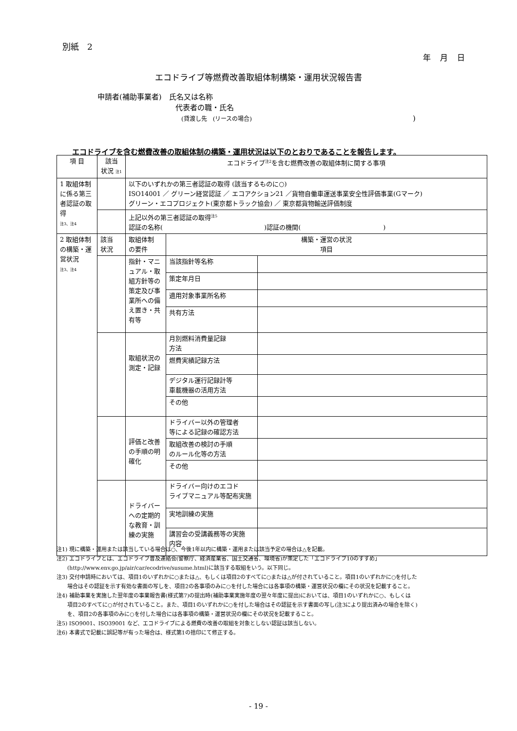別紙　2
年 月 日
エコドライブ等燃費改善取組体制構築・運用状況報告書
申請者(補助事業者)　氏名又は名称
代表者の職・氏名
(貸渡し先　(リースの場合))
エコドライブを含む燃費改善の取組体制の構築・運用状況は以下のとおりであることを報告します。
| 項 目 | 該当 状況 注1 | エコドライブ<sup>注2</sup>を含む燃費改善の取組体制に関する事項 | | |
| --- | --- | --- | --- | --- |
| 1 取組体制に係る第三者認証の取得 注3、注4 | | 以下のいずれかの第三者認証の取得 (該当するものに○) ISO14001 ／ グリーン経営認証 ／ エコアクション21 ／貨物自働車運送事業安全性評価事業(Gマーク) グリーン・エコプロジェクト(東京都トラック協会) ／ 東京都貨物輸送評価制度 | | |
| | | 上記以外の第三者認証の取得<sup>注5</sup> 認証の名称( )認証の機関( ) | | |
| 2 取組体制の構築・運営状況 注3、注4 | 該当 状況 | 取組体制 の要件 | 構築・運営の状況 項目 | |
| | | 指針・マニュアル・取組方針等の策定及び事業所への備え置き・共有等 | 当該指針等名称 | |
| | | | 策定年月日 | |
| | | | 適用対象事業所名称 | |
| | | | 共有方法 | |
| | | 取組状況の測定・記録 | 月別燃料消費量記録 方法 | |
| | | | 燃費実績記録方法 | |
| | | | デジタル運行記録計等 車載機器の活用方法 | |
| | | | その他 | |
| | | 評価と改善の手順の明確化 | ドライバー以外の管理者 等による記録の確認方法 | |
| | | | 取組改善の検討の手順 のルール化等の方法 | |
| | | | その他 | |
| | | ドライバーへの定期的な教育・訓練の実施 | ドライバー向けのエコド ライブマニュアル等配布実施 | |
| | | | 実地訓練の実施 | |
| | | | 講習会の受講義務等の実施 内容 | |
注1) 現に構築・運用または該当している場合は○、今後1年以内に構築・運用または該当予定の場合は△を記載。
注2) エコドライブとは、エコドライブ普及連絡会(警察庁、経済産業省、国土交通省、環境省)が策定した「エコドライブ10のすすめ」
　　(http://www.env.go.jp/air/car/ecodrive/susume.html)に該当する取組をいう。以下同じ。
注3) 交付申請時においては、項目1のいずれかに○または△、もしくは項目2のすべてに○または△が付されていること。項目1のいずれかに○を付した
　　場合はその認証を示す有効な書面の写しを、項目2の各事項のみに○を付した場合には各事項の構築・運営状況の欄にその状況を記載すること。
注4) 補助事業を実施した翌年度の事業報告書(様式第7)の提出時(補助事業実施年度の翌々年度に提出)においては、項目1のいずれかに○、もしくは
　　項目2のすべてに○が付されていること。また、項目1のいずれかに○を付した場合はその認証を示す書面の写し(注3により提出済みの場合を除く)
　　を、項目2の各事項のみに○を付した場合には各事項の構築・運営状況の欄にその状況を記載すること。
注5) ISO9001、ISO39001 など、エコドライブによる燃費の改善の取組を対象としない認証は該当しない。
注6) 本書式で記載に誤記等が有った場合は、様式第1の捨印にて修正する。
- 19 -